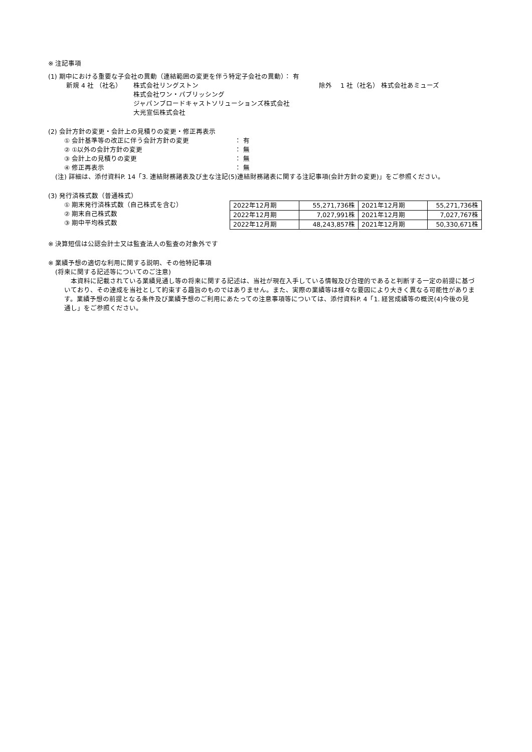※ 注記事項
(1) 期中における重要な子会社の異動（連結範囲の変更を伴う特定子会社の異動）： 有
新規 4 社 （社名） 株式会社リングストン
株式会社ワン・パブリッシング
ジャパンブロードキャストソリューションズ株式会社
大光宣伝株式会社
除外 　1 社（社名） 株式会社あミューズ
(2) 会計方針の変更・会計上の見積りの変更・修正再表示
① 会計基準等の改正に伴う会計方針の変更 ： 有
② ①以外の会計方針の変更 ： 無
③ 会計上の見積りの変更 ： 無
④ 修正再表示 ： 無
(注) 詳細は、添付資料P. 14「3. 連結財務諸表及び主な注記(5)連結財務諸表に関する注記事項(会計方針の変更)」をご参照ください。
(3) 発行済株式数（普通株式）
① 期末発行済株式数（自己株式を含む）
② 期末自己株式数
③ 期中平均株式数
| 2022年12月期 | 55,271,736株 | 2021年12月期 | 55,271,736株 |
| 2022年12月期 | 7,027,991株 | 2021年12月期 | 7,027,767株 |
| 2022年12月期 | 48,243,857株 | 2021年12月期 | 50,330,671株 |
※ 決算短信は公認会計士又は監査法人の監査の対象外です
※ 業績予想の適切な利用に関する説明、その他特記事項
(将来に関する記述等についてのご注意)
　本資料に記載されている業績見通し等の将来に関する記述は、当社が現在入手している情報及び合理的であると判断する一定の前提に基づいており、その達成を当社として約束する趣旨のものではありません。また、実際の業績等は様々な要因により大きく異なる可能性があります。業績予想の前提となる条件及び業績予想のご利用にあたっての注意事項等については、添付資料P. 4「1. 経営成績等の概況(4)今後の見通し」をご参照ください。